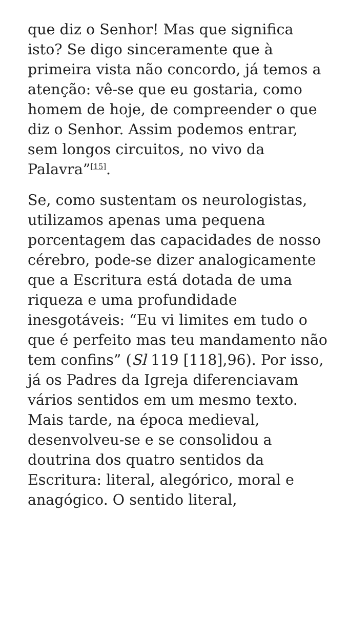que diz o Senhor! Mas que significa isto? Se digo sinceramente que à primeira vista não concordo, já temos a atenção: vê-se que eu gostaria, como homem de hoje, de compreender o que diz o Senhor. Assim podemos entrar, sem longos circuitos, no vivo da Palavra”<sup>[15]</sup>.
Se, como sustentam os neurologistas, utilizamos apenas uma pequena porcentagem das capacidades de nosso cérebro, pode-se dizer analogicamente que a Escritura está dotada de uma riqueza e uma profundidade inesgotáveis: “Eu vi limites em tudo o que é perfeito mas teu mandamento não tem confins” (Sl 119 [118],96). Por isso, já os Padres da Igreja diferenciavam vários sentidos em um mesmo texto. Mais tarde, na época medieval, desenvolveu-se e se consolidou a doutrina dos quatro sentidos da Escritura: literal, alegórico, moral e anagógico. O sentido literal,